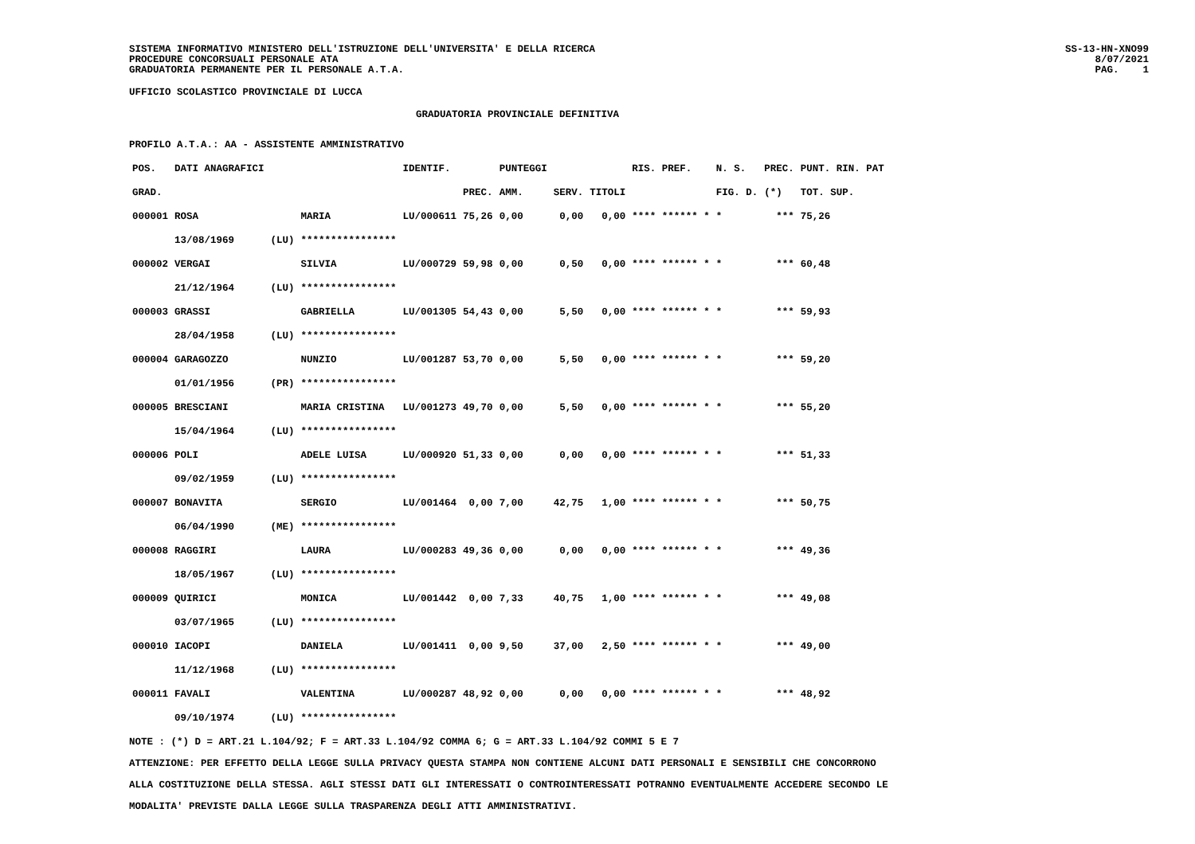SISTEMA INFORMATIVO MINISTERO DELL'ISTRUZIONE DELL'UNIVERSITA' E DELLA RICERCA
PROCEDURE CONCORSUALI PERSONALE ATA
GRADUATORIA PERMANENTE PER IL PERSONALE A.T.A.
SS-13-HN-XNO99
8/07/2021
PAG. 1
UFFICIO SCOLASTICO PROVINCIALE DI LUCCA
GRADUATORIA PROVINCIALE DEFINITIVA
PROFILO A.T.A.: AA - ASSISTENTE AMMINISTRATIVO
| POS. | DATI ANAGRAFICI | | | IDENTIF. | | PUNTEGGI | | | RIS. PREF. | N. S. | PREC. | PUNT. RIN. PAT |
| --- | --- | --- | --- | --- | --- | --- | --- | --- | --- | --- | --- | --- |
| GRAD. | | | | | PREC. | AMM. | SERV. | TITOLI | | FIG. D. | (*) | TOT. SUP. |
| 000001 | ROSA | | MARIA | LU/000611 | 75,26 | 0,00 | 0,00 | 0,00 | **** ****** * | * | *** | 75,26 |
| | 13/08/1969 | (LU) | **************** | | | | | | | | | |
| 000002 | VERGAI | | SILVIA | LU/000729 | 59,98 | 0,00 | 0,50 | 0,00 | **** ****** * | * | *** | 60,48 |
| | 21/12/1964 | (LU) | **************** | | | | | | | | | |
| 000003 | GRASSI | | GABRIELLA | LU/001305 | 54,43 | 0,00 | 5,50 | 0,00 | **** ****** * | * | *** | 59,93 |
| | 28/04/1958 | (LU) | **************** | | | | | | | | | |
| 000004 | GARAGOZZO | | NUNZIO | LU/001287 | 53,70 | 0,00 | 5,50 | 0,00 | **** ****** * | * | *** | 59,20 |
| | 01/01/1956 | (PR) | **************** | | | | | | | | | |
| 000005 | BRESCIANI | | MARIA CRISTINA | LU/001273 | 49,70 | 0,00 | 5,50 | 0,00 | **** ****** * | * | *** | 55,20 |
| | 15/04/1964 | (LU) | **************** | | | | | | | | | |
| 000006 | POLI | | ADELE LUISA | LU/000920 | 51,33 | 0,00 | 0,00 | 0,00 | **** ****** * | * | *** | 51,33 |
| | 09/02/1959 | (LU) | **************** | | | | | | | | | |
| 000007 | BONAVITA | | SERGIO | LU/001464 | 0,00 | 7,00 | 42,75 | 1,00 | **** ****** * | * | *** | 50,75 |
| | 06/04/1990 | (ME) | **************** | | | | | | | | | |
| 000008 | RAGGIRI | | LAURA | LU/000283 | 49,36 | 0,00 | 0,00 | 0,00 | **** ****** * | * | *** | 49,36 |
| | 18/05/1967 | (LU) | **************** | | | | | | | | | |
| 000009 | QUIRICI | | MONICA | LU/001442 | 0,00 | 7,33 | 40,75 | 1,00 | **** ****** * | * | *** | 49,08 |
| | 03/07/1965 | (LU) | **************** | | | | | | | | | |
| 000010 | IACOPI | | DANIELA | LU/001411 | 0,00 | 9,50 | 37,00 | 2,50 | **** ****** * | * | *** | 49,00 |
| | 11/12/1968 | (LU) | **************** | | | | | | | | | |
| 000011 | FAVALI | | VALENTINA | LU/000287 | 48,92 | 0,00 | 0,00 | 0,00 | **** ****** * | * | *** | 48,92 |
| | 09/10/1974 | (LU) | **************** | | | | | | | | | |
NOTE : (*) D = ART.21 L.104/92; F = ART.33 L.104/92 COMMA 6; G = ART.33 L.104/92 COMMI 5 E 7
ATTENZIONE: PER EFFETTO DELLA LEGGE SULLA PRIVACY QUESTA STAMPA NON CONTIENE ALCUNI DATI PERSONALI E SENSIBILI CHE CONCORRONO
ALLA COSTITUZIONE DELLA STESSA. AGLI STESSI DATI GLI INTERESSATI O CONTROINTERESSATI POTRANNO EVENTUALMENTE ACCEDERE SECONDO LE
MODALITA' PREVISTE DALLA LEGGE SULLA TRASPARENZA DEGLI ATTI AMMINISTRATIVI.